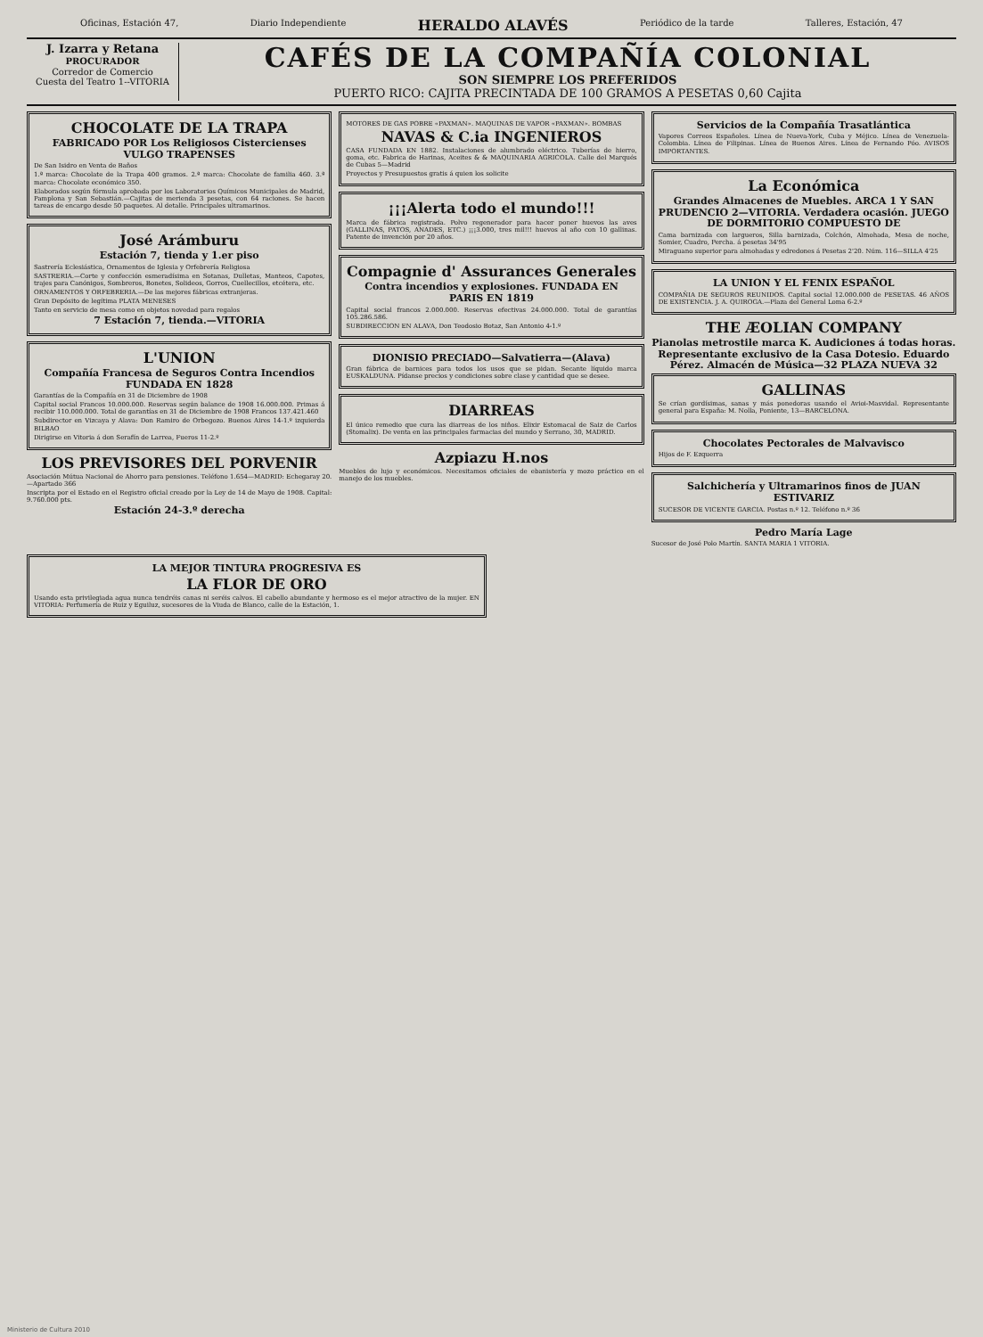Oficinas, Estación 47, Diario Independiente HERALDO ALAVÉS Periódico de la tarde Talleres, Estación, 47
J. Izarra y Retana
PROCURADOR
Corredor de Comercio
Cuesta del Teatro 1--VITORIA
CAFÉS DE LA COMPAÑÍA COLONIAL
SON SIEMPRE LOS PREFERIDOS
PUERTO RICO: CAJITA PRECINTADA DE 100 GRAMOS A PESETAS 0,60 Cajita
CHOCOLATE DE LA TRAPA
FABRICADO POR Los Religiosos Cistercienses VULGO TRAPENSES
De San Isidro en Venta de Baños
1.ª marca: Chocolate de la Trapa 400 gramos. 2.ª marca: Chocolate de familia 460. 3.ª marca: Chocolate económico 350.
Elaborados según fórmula aprobada por los Laboratorios Químicos Municipales de Madrid, Pamplona y San Sebastián.—Cajitas de merienda 3 pesetas, con 64 raciones. Se hacen tareas de encargo desde 50 paquetes. Al detalle. Principales ultramarinos.
José Arámburu
Estación 7, tienda y 1.er piso
Sastrería Eclesiástica, Ornamentos de Iglesia y Orfebrería Religiosa
SASTRERIA.—Corte y confección esmeradísima en Sotanas, Dulletas, Manteos, Capotes, trajes para Canónigos, Sombreros, Bonetes, Solideos, Gorros, Cuellecillos, etcétera, etc.
ORNAMENTOS Y ORFEBRERIA.—De las mejores fábricas extranjeras.
Gran Depósito de legítima PLATA MENESES
Tanto en servicio de mesa como en objetos novedad para regalos
7 Estación 7, tienda.—VITORIA
L'UNION
Compañía Francesa de Seguros Contra Incendios FUNDADA EN 1828
Garantías de la Compañía en 31 de Diciembre de 1908
Capital social Francos 10.000.000. Reservas según balance de 1908 16.000.000. Primas á recibir 110.000.000. Total de garantías en 31 de Diciembre de 1908 Francos 137.421.460
Subdirector en Vizcaya y Alava: Don Ramiro de Orbegozo. Buenos Aires 14-1.º izquierda BILBAO
Dirigirse en Vitoria á don Serafín de Larrea, Fueros 11-2.º
LOS PREVISORES DEL PORVENIR
Asociación Mútua Nacional de Ahorro para pensiones. Teléfono 1.654—MADRID: Echegaray 20.—Apartado 366
Inscripta por el Estado en el Registro oficial creado por la Ley de 14 de Mayo de 1908. Capital: 9.760.000 pts.
Estación 24-3.º derecha
MOTORES DE GAS POBRE «PAXMAN». MAQUINAS DE VAPOR «PAXMAN». BOMBAS
NAVAS & C.ia INGENIEROS
CASA FUNDADA EN 1882. Instalaciones de alumbrado eléctrico. Tuberías de hierro, goma, etc. Fabrica de Harinas, Aceites & & MAQUINARIA AGRICOLA. Calle del Marqués de Cubas 5—Madrid
Proyectos y Presupuestos gratis á quien los solicite
¡¡¡Alerta todo el mundo!!!
Marca de fábrica registrada. Polvo regenerador para hacer poner huevos las aves (GALLINAS, PATOS, ANADES, ETC.) ¡¡¡3.000, tres mil!!! huevos al año con 10 gallinas. Patente de invención por 20 años.
Compagnie d' Assurances Generales
Contra incendios y explosiones. FUNDADA EN PARIS EN 1819
Capital social francos 2.000.000. Reservas efectivas 24.000.000. Total de garantías 105.286.586.
SUBDIRECCION EN ALAVA, Don Teodosio Botaz, San Antonio 4-1.º
DIONISIO PRECIADO—Salvatierra—(Alava)
Gran fábrica de barnices para todos los usos que se pidan. Secante líquido marca EUSKALDUNA. Pídanse precios y condiciones sobre clase y cantidad que se desee.
DIARREAS
El único remedio que cura las diarreas de los niños. Elixir Estomacal de Saiz de Carlos (Stomalix). De venta en las principales farmacias del mundo y Serrano, 30, MADRID.
Azpiazu H.nos
Muebles de lujo y económicos. Necesitamos oficiales de ebanistería y mozo práctico en el manejo de los muebles.
Servicios de la Compañía Trasatlántica
Vapores Correos Españoles. Línea de Nueva-York, Cuba y Méjico. Línea de Venezuela-Colombia. Línea de Filipinas. Línea de Buenos Aires. Línea de Fernando Póo. AVISOS IMPORTANTES.
La Económica
Grandes Almacenes de Muebles. ARCA 1 Y SAN PRUDENCIO 2—VITORIA. Verdadera ocasión. JUEGO DE DORMITORIO COMPUESTO DE
Cama barnizada con largueros, Silla barnizada, Colchón, Almohada, Mesa de noche, Somier, Cuadro, Percha. á pesetas 34'95
Miraguano superior para almohadas y edredones á Pesetas 2'20. Núm. 116—SILLA 4'25
LA UNION Y EL FENIX ESPAÑOL
COMPAÑIA DE SEGUROS REUNIDOS. Capital social 12.000.000 de PESETAS. 46 AÑOS DE EXISTENCIA. J. A. QUIROGA.—Plaza del General Loma 6-2.º
THE ÆOLIAN COMPANY
Pianolas metrostile marca K. Audiciones á todas horas. Representante exclusivo de la Casa Dotesio. Eduardo Pérez. Almacén de Música—32 PLAZA NUEVA 32
GALLINAS
Se crían gordísimas, sanas y más ponedoras usando el Avioi-Masvidal. Representante general para España: M. Nolla, Poniente, 13—BARCELONA.
Chocolates Pectorales de Malvavisco
Hijos de F. Ezquerra
Salchichería y Ultramarinos finos de JUAN ESTIVARIZ
SUCESOR DE VICENTE GARCIA. Postas n.º 12. Teléfono n.º 36
Pedro María Lage
Sucesor de José Polo Martín. SANTA MARIA 1 VITORIA.
LA MEJOR TINTURA PROGRESIVA ES
LA FLOR DE ORO
Usando esta privilegiada agua nunca tendréis canas ni seréis calvos. El cabello abundante y hermoso es el mejor atractivo de la mujer. EN VITORIA: Perfumería de Ruiz y Eguiluz, sucesores de la Viuda de Blanco, calle de la Estación, 1.
Ministerio de Cultura 2010